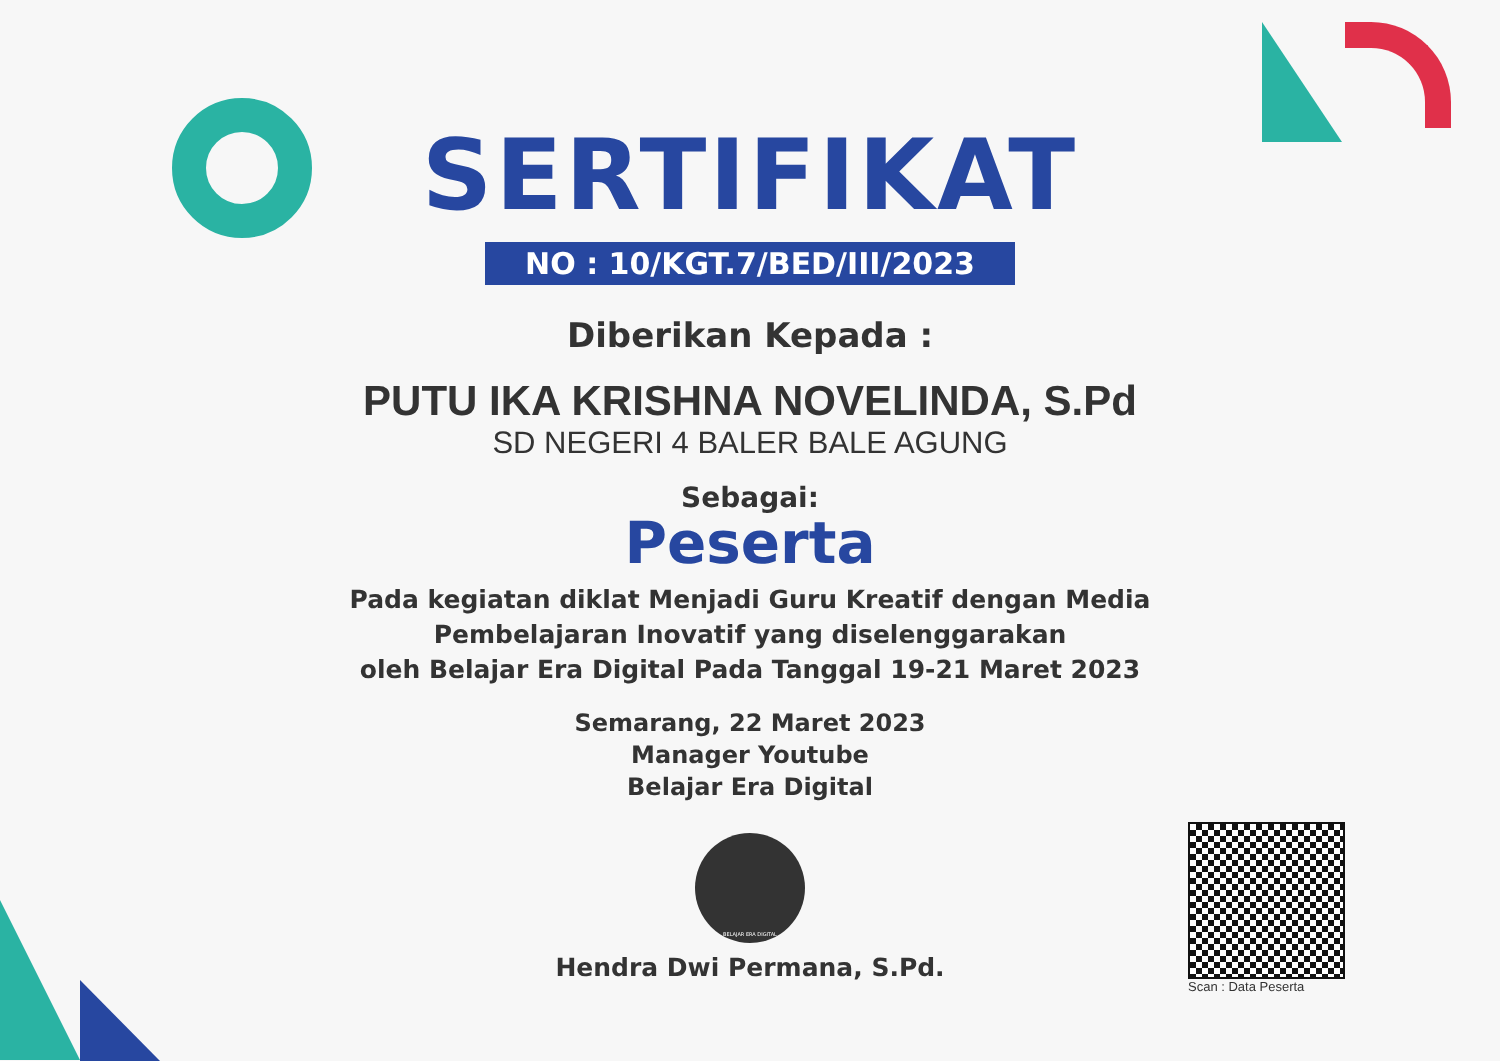SERTIFIKAT
NO : 10/KGT.7/BED/III/2023
Diberikan Kepada :
PUTU IKA KRISHNA NOVELINDA, S.Pd
SD NEGERI 4 BALER BALE AGUNG
Sebagai:
Peserta
Pada kegiatan diklat Menjadi Guru Kreatif dengan Media
Pembelajaran Inovatif yang diselenggarakan
oleh Belajar Era Digital Pada Tanggal 19-21 Maret 2023
Semarang, 22 Maret 2023
Manager Youtube
Belajar Era Digital
BELAJAR ERA DIGITAL
Hendra Dwi Permana, S.Pd.
Scan : Data Peserta